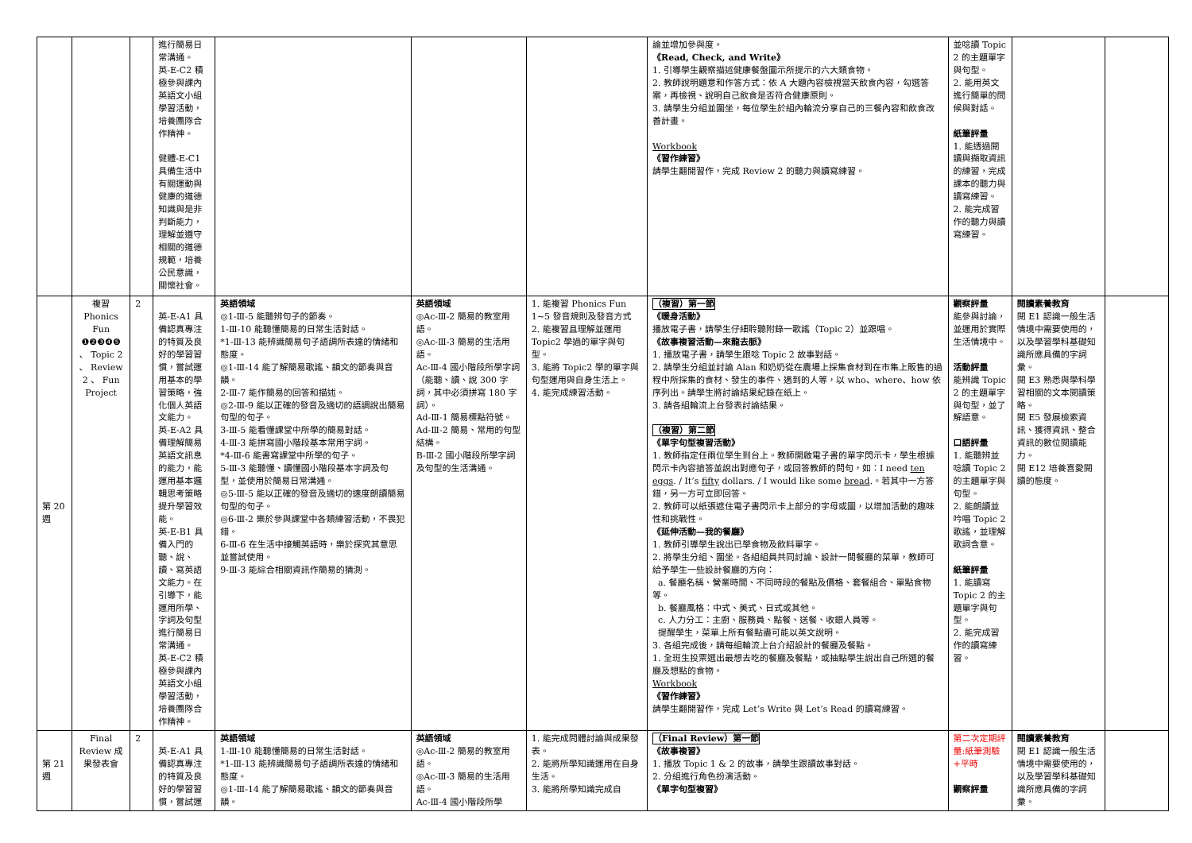| | | | 進行簡易日常溝通。 英-E-C2 積極參與課內英語文小組學習活動，培養團隊合作精神。 健體-E-C1 具備生活中有關運動與健康的道德知識與是非判斷能力，理解並遵守相關的道德規範，培養公民意識，關懷社會。 | | | | 論並增加參與度。 《Read, Check, and Write》 1. 引導學生觀察描述健康餐盤圖示所提示的六大類食物。 2. 教師說明題意和作答方式：依 A 大題內容檢視當天飲食內容，勾選答案，再檢視、說明自己飲食是否符合健康原則。 3. 請學生分組並圍坐，每位學生於組內輪流分享自己的三餐內容和飲食改善計畫。 Workbook 《習作練習》 請學生翻開習作，完成 Review 2 的聽力與讀寫練習。 | 並唸讀 Topic 2 的主題單字與句型。 2. 能用英文進行簡單的問候與對話。 紙筆評量 1. 能透過閱讀與擷取資訊的練習，完成課本的聽力與讀寫練習。 2. 能完成習作的聽力與讀寫練習。 | | |
| 第 20 週 | 複習 Phonics Fun ❶❷❸❹❺ 、 Topic 2 、 Review 2 、 Fun Project | 2 | 英-E-A1 具備認真專注的特質及良好的學習習慣，嘗試運用基本的學習策略，強化個人英語文能力。 英-E-A2 具備理解簡易英語文訊息的能力，能運用基本邏輯思考策略提升學習效能。 英-E-B1 具備入門的聽、說、讀、寫英語文能力。在引導下，能運用所學、字詞及句型進行簡易日常溝通。 英-E-C2 積極參與課內英語文小組學習活動，培養團隊合作精神。 | 英語領域 ◎1-Ⅲ-5 能聽辨句子的節奏。 1-Ⅲ-10 能聽懂簡易的日常生活對話。 *1-Ⅲ-13 能辨識簡易句子語調所表達的情緒和態度。 ◎1-Ⅲ-14 能了解簡易歌謠、韻文的節奏與音韻。 2-Ⅲ-7 能作簡易的回答和描述。 ◎2-Ⅲ-9 能以正確的發音及適切的語調說出簡易句型的句子。 3-Ⅲ-5 能看懂課堂中所學的簡易對話。 4-Ⅲ-3 能拼寫國小階段基本常用字詞。 *4-Ⅲ-6 能書寫課堂中所學的句子。 5-Ⅲ-3 能聽懂、讀懂國小階段基本字詞及句型，並使用於簡易日常溝通。 ◎5-Ⅲ-5 能以正確的發音及適切的速度朗讀簡易句型的句子。 ◎6-Ⅲ-2 樂於參與課堂中各類練習活動，不畏犯錯。 6-Ⅲ-6 在生活中接觸英語時，樂於探究其意思並嘗試使用。 9-Ⅲ-3 能綜合相關資訊作簡易的猜測。 | 英語領域 ◎Ac-Ⅲ-2 簡易的教室用語。 ◎Ac-Ⅲ-3 簡易的生活用語。 Ac-Ⅲ-4 國小階段所學字詞（能聽、讀、說 300 字詞，其中必須拼寫 180 字詞）。 Ad-Ⅲ-1 簡易標點符號。 Ad-Ⅲ-2 簡易、常用的句型結構。 B-Ⅲ-2 國小階段所學字詞及句型的生活溝通。 | 1. 能複習 Phonics Fun 1~5 發音規則及發音方式 2. 能複習且理解並運用 Topic2 學過的單字與句型。 3. 能將 Topic2 學的單字與句型運用與自身生活上。 4. 能完成練習活動。 | （複習）第一節 《暖身活動》 播放電子書，請學生仔細聆聽附錄一歌謠（Topic 2）並跟唱。 《故事複習活動—來龍去脈》 1. 播放電子書，請學生跟唸 Topic 2 故事對話。 2. 請學生分組並討論 Alan 和奶奶從在農場上採集食材到在市集上販售的過程中所採集的食材、發生的事件、遇到的人等，以 who、where、how 依序列出。請學生將討論結果紀錄在紙上。 3. 請各組輪流上台發表討論結果。 （複習）第二節 《單字句型複習活動》 1. 教師指定任兩位學生到台上。教師開啟電子書的單字閃示卡，學生根據閃示卡內容搶答並說出對應句子，或回答教師的問句，如：I need ten eggs . / It’s fifty dollars. / I would like some bread .。若其中一方答錯，另一方可立即回答。 2. 教師可以紙張遮住電子書閃示卡上部分的字母或圖，以增加活動的趣味性和挑戰性。 《延伸活動—我的餐廳》 1. 教師引導學生說出已學食物及飲料單字。 2. 將學生分組、圍坐。各組組員共同討論、設計一間餐廳的菜單，教師可給予學生一些設計餐廳的方向： a. 餐廳名稱、營業時間、不同時段的餐點及價格、套餐組合、單點食物等。 b. 餐廳風格：中式、美式、日式或其他。 c. 人力分工：主廚、服務員、點餐、送餐、收銀人員等。 提醒學生，菜單上所有餐點盡可能以英文說明。 3. 各組完成後，請每組輪流上台介紹設計的餐廳及餐點。 1. 全班生投票選出最想去吃的餐廳及餐點，或抽點學生說出自己所選的餐廳及想點的食物。 Workbook 《習作練習》 請學生翻開習作，完成 Let’s Write 與 Let’s Read 的讀寫練習。 | 觀察評量 能參與討論，並運用於實際生活情境中。 活動評量 能辨識 Topic 2 的主題單字與句型，並了解語意。 口語評量 1. 能聽辨並唸讀 Topic 2 的主題單字與句型。 2. 能朗讀並吟唱 Topic 2 歌謠，並理解歌詞含意。 紙筆評量 1. 能讀寫 Topic 2 的主題單字與句型。 2. 能完成習作的讀寫練習。 | 閱讀素養教育 閱 E1 認識一般生活情境中需要使用的，以及學習學科基礎知識所應具備的字詞彙。 閱 E3 熟悉與學科學習相關的文本閱讀策略。 閱 E5 發展檢索資訊、獲得資訊、整合資訊的數位閱讀能力。 閱 E12 培養喜愛閱讀的態度。 | |
| 第 21 週 | Final Review 成果發表會 | 2 | 英-E-A1 具備認真專注的特質及良好的學習習慣，嘗試運 | 英語領域 1-Ⅲ-10 能聽懂簡易的日常生活對話。 *1-Ⅲ-13 能辨識簡易句子語調所表達的情緒和態度。 ◎1-Ⅲ-14 能了解簡易歌謠、韻文的節奏與音韻。 | 英語領域 ◎Ac-Ⅲ-2 簡易的教室用語。 ◎Ac-Ⅲ-3 簡易的生活用語。 Ac-Ⅲ-4 國小階段所學 | 1. 能完成問體討論與成果發表。 2. 能將所學知識運用在自身生活。 3. 能將所學知識完成自 | （Final Review）第一節 《故事複習》 1. 播放 Topic 1 & 2 的故事，請學生跟讀故事對話。 2. 分組進行角色扮演活動。 《單字句型複習》 | 第二次定期評量:紙筆測驗+平時 觀察評量 | 閱讀素養教育 閱 E1 認識一般生活情境中需要使用的，以及學習學科基礎知識所應具備的字詞彙。 | |